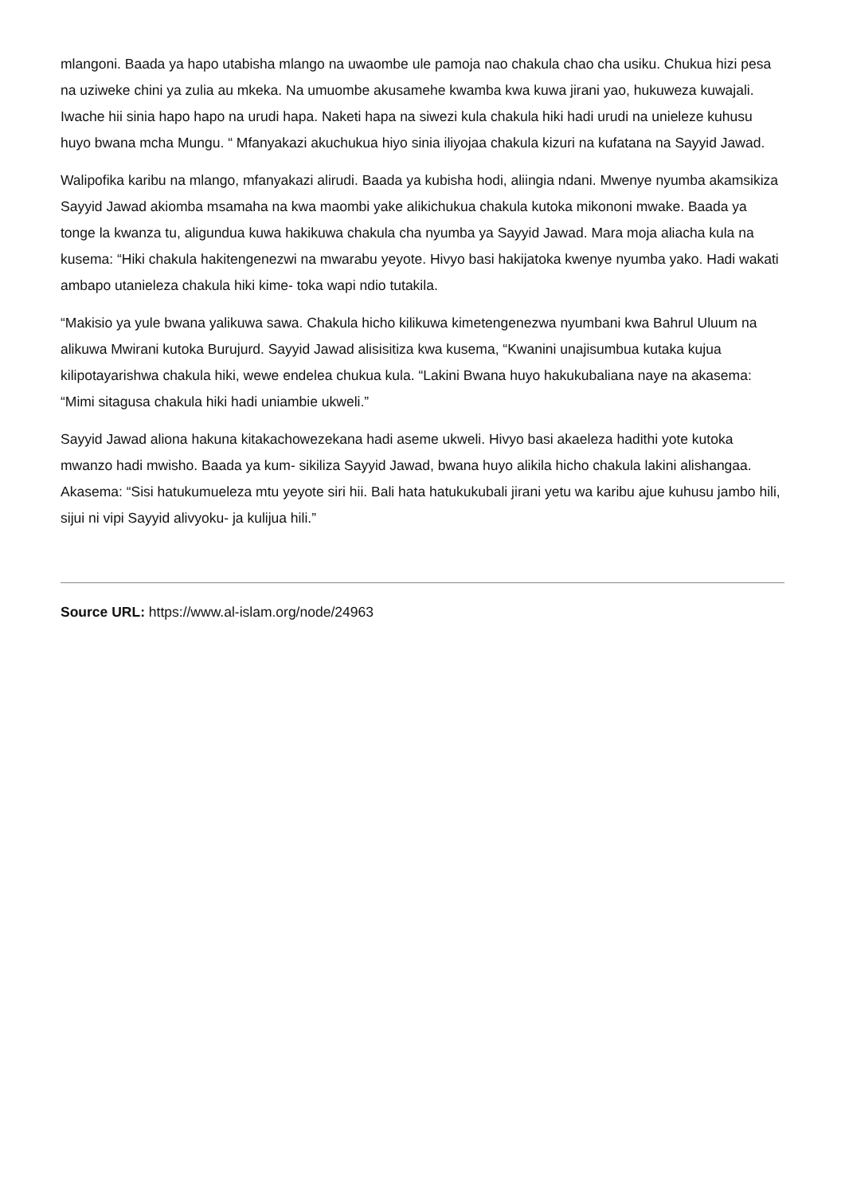mlangoni. Baada ya hapo utabisha mlango na uwaombe ule pamoja nao chakula chao cha usiku. Chukua hizi pesa na uziweke chini ya zulia au mkeka. Na umuombe akusamehe kwamba kwa kuwa jirani yao, hukuweza kuwajali. Iwache hii sinia hapo hapo na urudi hapa. Naketi hapa na siwezi kula chakula hiki hadi urudi na unieleze kuhusu huyo bwana mcha Mungu. “ Mfanyakazi akuchukua hiyo sinia iliyojaa chakula kizuri na kufatana na Sayyid Jawad.
Walipofika karibu na mlango, mfanyakazi alirudi. Baada ya kubisha hodi, aliingia ndani. Mwenye nyumba akamsikiza Sayyid Jawad akiomba msamaha na kwa maombi yake alikichukua chakula kutoka mikononi mwake. Baada ya tonge la kwanza tu, aligundua kuwa hakikuwa chakula cha nyumba ya Sayyid Jawad. Mara moja aliacha kula na kusema: “Hiki chakula hakitengenezwi na mwarabu yeyote. Hivyo basi hakijatoka kwenye nyumba yako. Hadi wakati ambapo utanieleza chakula hiki kime- toka wapi ndio tutakila.
“Makisio ya yule bwana yalikuwa sawa. Chakula hicho kilikuwa kimetengenezwa nyumbani kwa Bahrul Uluum na alikuwa Mwirani kutoka Burujurd. Sayyid Jawad alisisitiza kwa kusema, “Kwanini unajisumbua kutaka kujua kilipotayarishwa chakula hiki, wewe endelea chukua kula. “Lakini Bwana huyo hakukubaliana naye na akasema: “Mimi sitagusa chakula hiki hadi uniambie ukweli.”
Sayyid Jawad aliona hakuna kitakachowezekana hadi aseme ukweli. Hivyo basi akaeleza hadithi yote kutoka mwanzo hadi mwisho. Baada ya kum- sikiliza Sayyid Jawad, bwana huyo alikila hicho chakula lakini alishangaa. Akasema: “Sisi hatukumueleza mtu yeyote siri hii. Bali hata hatukukubali jirani yetu wa karibu ajue kuhusu jambo hili, sijui ni vipi Sayyid alivyoku- ja kulijua hili.”
Source URL: https://www.al-islam.org/node/24963